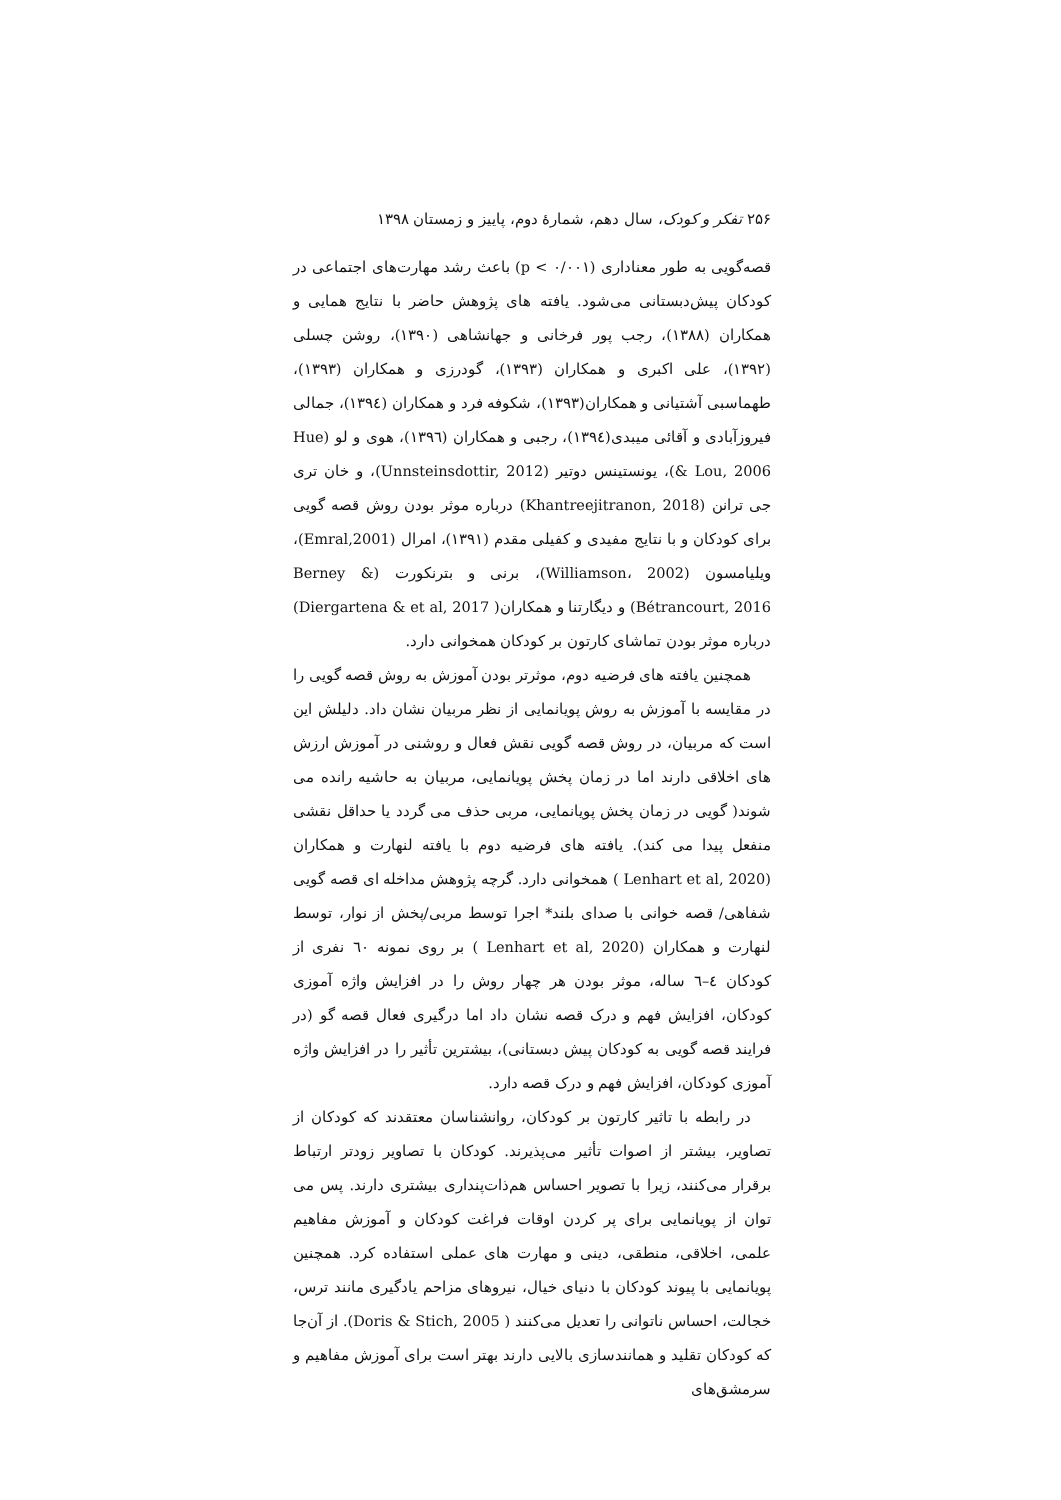۲۵۶ تفکر و کودک، سال دهم، شمارهٔ دوم، پاییز و زمستان ۱۳۹۸
قصه‌گویی به طور معناداری (p < ۰/۰۰۱) باعث رشد مهارت‌های اجتماعی در کودکان پیش‌دبستانی می‌شود. یافته های پژوهش حاضر با نتایج همایی و همکاران (۱۳۸۸)، رجب پور فرخانی و جهانشاهی (۱۳۹۰)، روشن چسلی (۱۳۹۲)، علی اکبری و همکاران (۱۳۹۳)، گودرزی و همکاران (۱۳۹۳)، طهماسبی آشتیانی و همکاران(۱۳۹۳)، شکوفه فرد و همکاران (۱۳۹٤)، جمالی فیروزآبادی و آقائی میبدی(۱۳۹٤)، رجبی و همکاران (۱۳۹٦)، هوی و لو (Hue & Lou, 2006)، یونستینس دوتیر (Unnsteinsdottir, 2012)، و خان تری جی ترانن (Khantreejitranon, 2018) درباره موثر بودن روش قصه گویی برای کودکان و با نتایج مفیدی و کفیلی مقدم (۱۳۹۱)، امرال (Emral,2001)، ویلیامسون (Williamson، 2002)، برنی و بترنکورت (Berney & Bétrancourt, 2016) و دیگارتنا و همکاران( Diergartena & et al, 2017) درباره موثر بودن تماشای کارتون بر کودکان همخوانی دارد.
همچنین یافته های فرضیه دوم، موثرتر بودن آموزش به روش قصه گویی را در مقایسه با آموزش به روش پویانمایی از نظر مربیان نشان داد. دلیلش این است که مربیان، در روش قصه گویی نقش فعال و روشنی در آموزش ارزش های اخلاقی دارند اما در زمان پخش پویانمایی، مربیان به حاشیه رانده می شوند( گویی در زمان پخش پویانمایی، مربی حذف می گردد یا حداقل نقشی منفعل پیدا می کند). یافته های فرضیه دوم با یافته لنهارت و همکاران (Lenhart et al, 2020 ) همخوانی دارد. گرچه پژوهش مداخله ای قصه گویی شفاهی/ قصه خوانی با صدای بلند* اجرا توسط مربی/پخش از نوار، توسط لنهارت و همکاران (Lenhart et al, 2020 ) بر روی نمونه ٦۰ نفری از کودکان ٤–٦ ساله، موثر بودن هر چهار روش را در افزایش واژه آموزی کودکان، افزایش فهم و درک قصه نشان داد اما درگیری فعال قصه گو (در فرایند قصه گویی به کودکان پیش دبستانی)، بیشترین تأثیر را در افزایش واژه آموزی کودکان، افزایش فهم و درک قصه دارد.
در رابطه با تاثیر کارتون بر کودکان، روانشناسان معتقدند که کودکان از تصاویر، بیشتر از اصوات تأثیر می‌پذیرند. کودکان با تصاویر زودتر ارتباط برقرار می‌کنند، زیرا با تصویر احساس هم‌ذات‌پنداری بیشتری دارند. پس می توان از پویانمایی برای پر کردن اوقات فراغت کودکان و آموزش مفاهیم علمی، اخلاقی، منطقی، دینی و مهارت های عملی استفاده کرد. همچنین پویانمایی با پیوند کودکان با دنیای خیال، نیروهای مزاحم یادگیری مانند ترس، خجالت، احساس ناتوانی را تعدیل می‌کنند ( Doris & Stich, 2005). از آن‌جا که کودکان تقلید و همانندسازی بالایی دارند بهتر است برای آموزش مفاهیم و سرمشق‌های